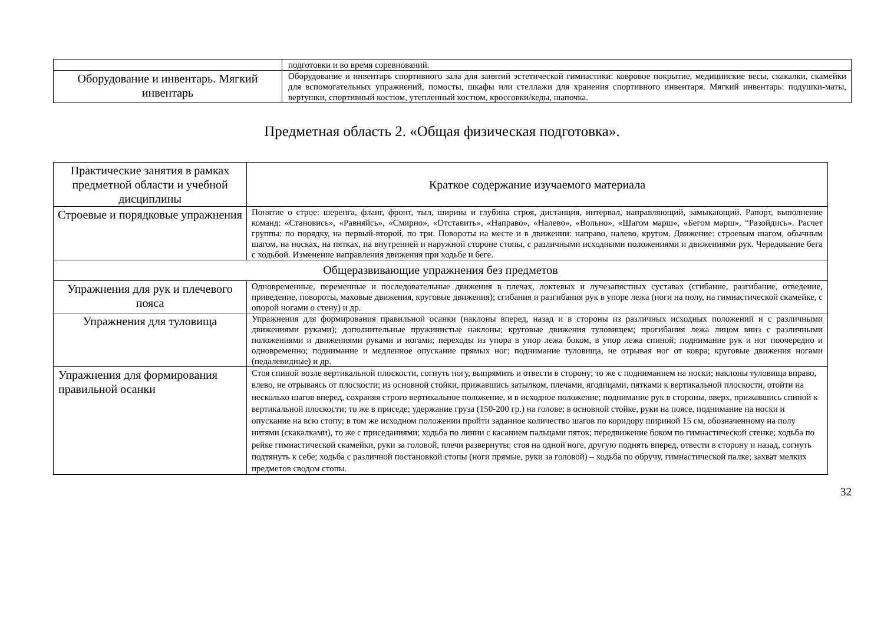| | подготовки и во время соревнований. |
| Оборудование и инвентарь. Мягкий инвентарь | Оборудование и инвентарь спортивного зала для занятий эстетической гимнастики: ковровое покрытие, медицинские весы, скакалки, скамейки для вспомогательных упражнений, помосты, шкафы или стеллажи для хранения спортивного инвентаря. Мягкий инвентарь: подушки-маты, вертушки, спортивный костюм, утепленный костюм, кроссовки/кеды, шапочка. |
Предметная область 2. «Общая физическая подготовка».
| Практические занятия в рамках предметной области и учебной дисциплины | Краткое содержание изучаемого материала |
| Строевые и порядковые упражнения | Понятие о строе: шеренга, фланг, фронт, тыл, ширина и глубина строя, дистанция, интервал, направляющий, замыкающий. Рапорт, выполнение команд: «Становись», «Равняйсь», «Смирно», «Отставить», «Направо», «Налево», «Вольно», «Шагом марш», «Бегом марш», “Разойдись». Расчет группы: по порядку, на первый-второй, по три. Повороты на месте и в движении: направо, налево, кругом. Движение: строевым шагом, обычным шагом, на носках, на пятках, на внутренней и наружной стороне стопы, с различными исходными положениями и движениями рук. Чередование бега с ходьбой. Изменение направления движения при ходьбе и беге. |
| Общеразвивающие упражнения без предметов | |
| Упражнения для рук и плечевого пояса | Одновременные, переменные и последовательные движения в плечах, локтевых и лучезапястных суставах (сгибание, разгибание, отведение, приведение, повороты, маховые движения, круговые движения); сгибания и разгибания рук в упоре лежа (ноги на полу, на гимнастической скамейке, с опорой ногами о стену) и др. |
| Упражнения для туловища | Упражнения для формирования правильной осанки (наклоны вперед, назад и в стороны из различных исходных положений и с различными движениями руками); дополнительные пружинистые наклоны; круговые движения туловищем; прогибания лежа лицом вниз с различными положениями и движениями руками и ногами; переходы из упора в упор лежа боком, в упор лежа спиной; поднимание рук и ног поочередно и одновременно; поднимание и медленное опускание прямых ног; поднимание туловища, не отрывая ног от ковра; круговые движения ногами (педалевидные) и др. |
| Упражнения для формирования правильной осанки | Стоя спиной возле вертикальной плоскости, согнуть ногу, выпрямить и отвести в сторону; то же с подниманием на носки; наклоны туловища вправо, влево, не отрываясь от плоскости; из основной стойки, прижавшись затылком, плечами, ягодицами, пятками к вертикальной плоскости, отойти на несколько шагов вперед, сохраняя строго вертикальное положение, и в исходное положение; поднимание рук в стороны, вверх, прижавшись спиной к вертикальной плоскости; то же в приседе; удержание груза (150-200 гр.) на голове; в основной стойке, руки на поясе, поднимание на носки и опускание на всю стопу; в том же исходном положении пройти заданное количество шагов по коридору шириной 15 см, обозначенному на полу нитями (скакалками), то же с приседаниями; ходьба по линии с касанием пальцами пяток; передвижение боком по гимнастической стенке; ходьба по рейке гимнастической скамейки, руки за головой, плечи развернуты; стоя на одной ноге, другую поднять вперед, отвести в сторону и назад, согнуть подтянуть к себе; ходьба с различной постановкой стопы (ноги прямые, руки за головой) – ходьба по обручу, гимнастической палке; захват мелких предметов сводом стопы. |
32